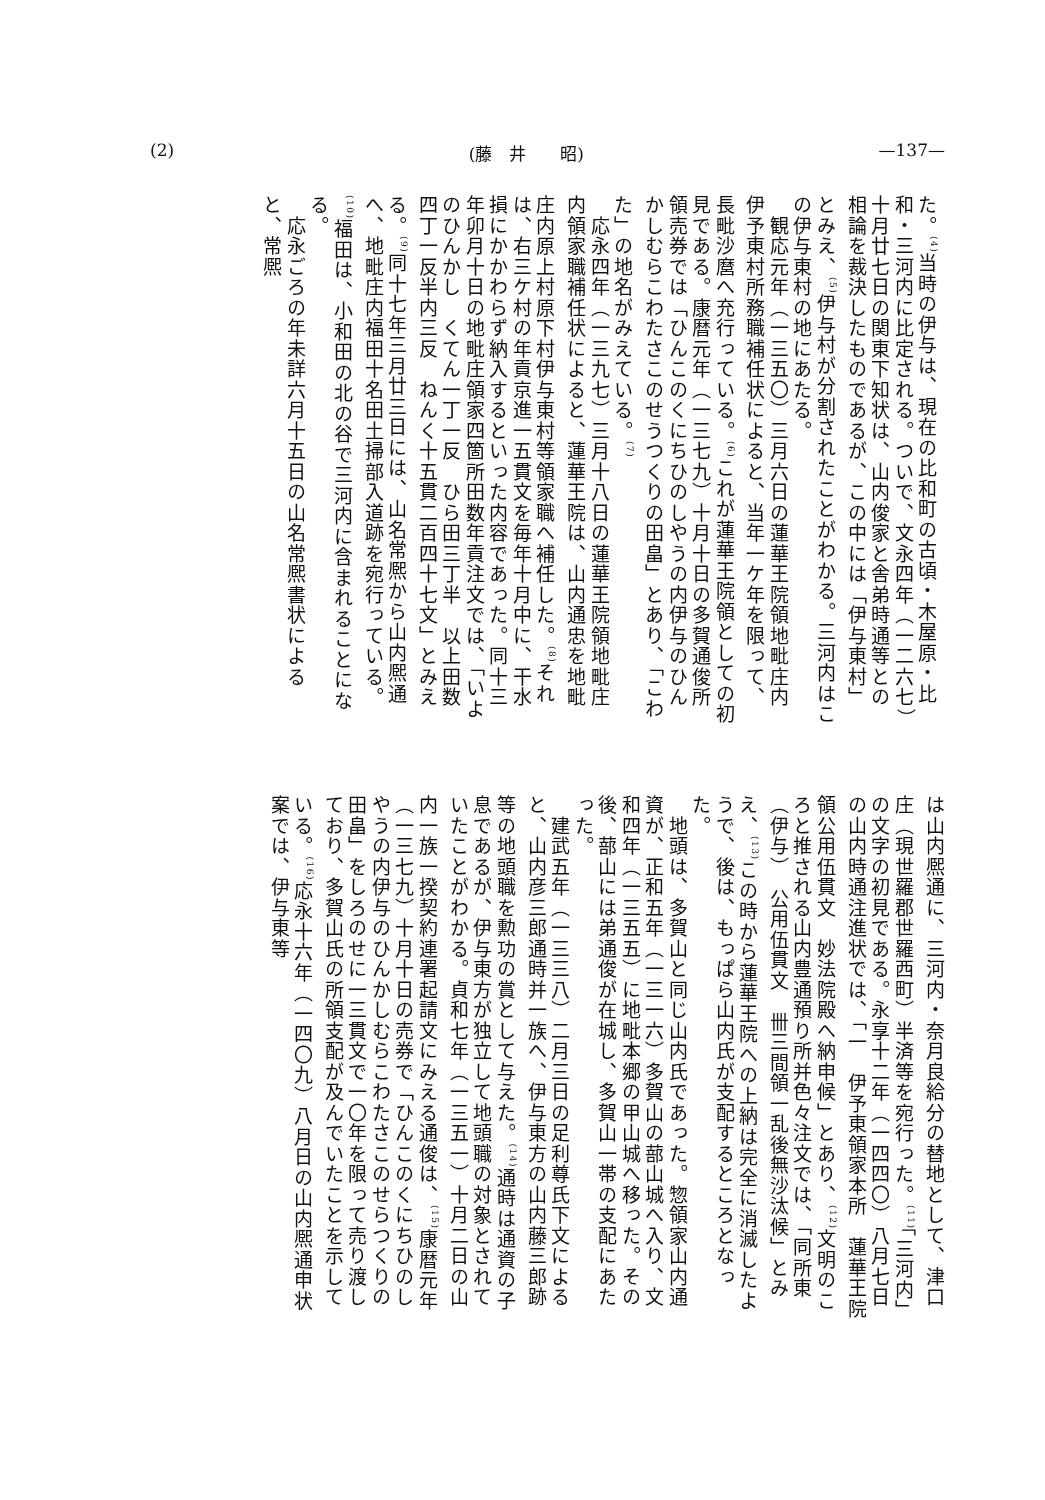(2) (藤　井　　昭) —137—
た。<sup>(4)</sup>当時の伊与は、現在の比和町の古頃・木屋原・比和・三河内に比定される。ついで、文永四年（一二六七）十月廿七日の関東下知状は、山内俊家と舎弟時通等との相論を裁決したものであるが、この中には「伊与東村」とみえ、<sup>(5)</sup>伊与村が分割されたことがわかる。三河内はこの伊与東村の地にあたる。
　観応元年（一三五〇）三月六日の蓮華王院領地毗庄内伊予東村所務職補任状によると、当年一ケ年を限って、長毗沙麿へ充行っている。<sup>(6)</sup>これが蓮華王院領としての初見である。康暦元年（一三七九）十月十日の多賀通俊所領売券では「ひんこのくにちひのしやうの内伊与のひんかしむらこわたさこのせうつくりの田畠」とあり、「こわた」の地名がみえている。<sup>(7)</sup>
　応永四年（一三九七）三月十八日の蓮華王院領地毗庄内領家職補任状によると、蓮華王院は、山内通忠を地毗庄内原上村原下村伊与東村等領家職へ補任した。<sup>(8)</sup>それは、右三ケ村の年貢京進一五貫文を毎年十月中に、干水損にかかわらず納入するといった内容であった。同十三年卯月十日の地毗庄領家四箇所田数年貢注文では、「いよのひんかし　くてん一丁一反　ひら田三丁半　以上田数四丁一反半内三反　ねんく十五貫二百四十七文」とみえる。<sup>(9)</sup>同十七年三月廿三日には、山名常熈から山内熈通へ、地毗庄内福田十名田土掃部入道跡を宛行っている。<sup>(10)</sup>福田は、小和田の北の谷で三河内に含まれることになる。
　応永ごろの年未詳六月十五日の山名常熈書状によると、常熈
は山内熈通に、三河内・奈月良給分の替地として、津口庄（現世羅郡世羅西町）半済等を宛行った。<sup>(11)</sup>「三河内」の文字の初見である。永享十二年（一四四〇）八月七日の山内時通注進状では、「一　伊予東領家本所　蓮華王院領公用伍貫文　妙法院殿へ納申候」とあり、<sup>(12)</sup>文明のころと推される山内豊通預り所并色々注文では、「同所東（伊与）　公用伍貫文　卌三間領一乱後無沙汰候」とみえ、<sup>(13)</sup>この時から蓮華王院への上納は完全に消滅したようで、後は、もっぱら山内氏が支配するところとなった。
　地頭は、多賀山と同じ山内氏であった。惣領家山内通資が、正和五年（一三一六）多賀山の蔀山城へ入り、文和四年（一三五五）に地毗本郷の甲山城へ移った。その後、蔀山には弟通俊が在城し、多賀山一帯の支配にあたった。
　建武五年（一三三八）二月三日の足利尊氏下文によると、山内彦三郎通時并一族へ、伊与東方の山内藤三郎跡等の地頭職を勲功の賞として与えた。<sup>(14)</sup>通時は通資の子息であるが、伊与東方が独立して地頭職の対象とされていたことがわかる。貞和七年（一三五一）十月二日の山内一族一揆契約連署起請文にみえる通俊は、<sup>(15)</sup>康暦元年（一三七九）十月十日の売券で「ひんこのくにちひのしやうの内伊与のひんかしむらこわたさこのせらつくりの田畠」をしろのせに一三貫文で一〇年を限って売り渡しており、多賀山氏の所領支配が及んでいたことを示している。<sup>(16)</sup>応永十六年（一四〇九）八月日の山内熈通申状案では、伊与東等